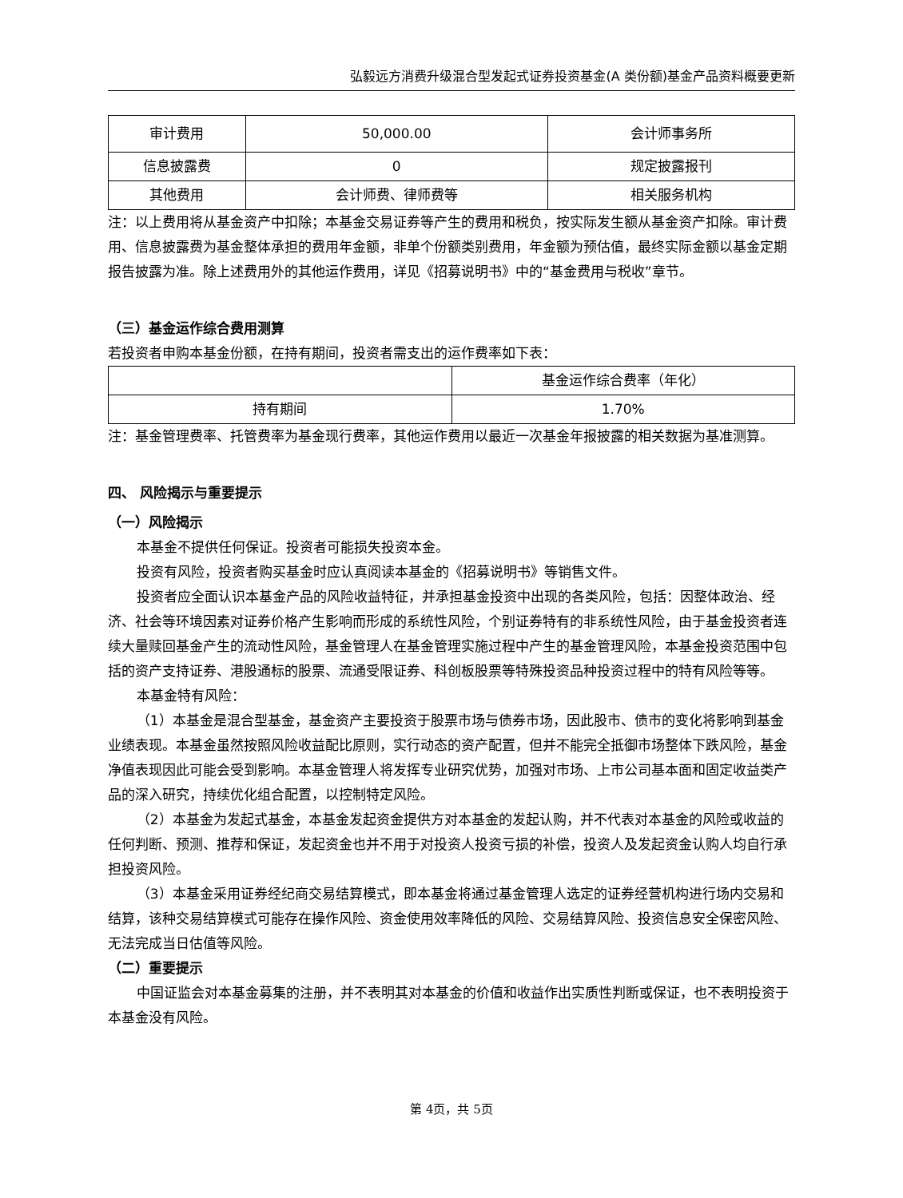弘毅远方消费升级混合型发起式证券投资基金(A 类份额)基金产品资料概要更新
| 审计费用 | 50,000.00 | 会计师事务所 |
| 信息披露费 | 0 | 规定披露报刊 |
| 其他费用 | 会计师费、律师费等 | 相关服务机构 |
注：以上费用将从基金资产中扣除；本基金交易证券等产生的费用和税负，按实际发生额从基金资产扣除。审计费用、信息披露费为基金整体承担的费用年金额，非单个份额类别费用，年金额为预估值，最终实际金额以基金定期报告披露为准。除上述费用外的其他运作费用，详见《招募说明书》中的“基金费用与税收”章节。
（三）基金运作综合费用测算
若投资者申购本基金份额，在持有期间，投资者需支出的运作费率如下表：
| | 基金运作综合费率（年化） |
| 持有期间 | 1.70% |
注：基金管理费率、托管费率为基金现行费率，其他运作费用以最近一次基金年报披露的相关数据为基准测算。
四、 风险揭示与重要提示
（一）风险揭示
本基金不提供任何保证。投资者可能损失投资本金。
投资有风险，投资者购买基金时应认真阅读本基金的《招募说明书》等销售文件。
投资者应全面认识本基金产品的风险收益特征，并承担基金投资中出现的各类风险，包括：因整体政治、经济、社会等环境因素对证券价格产生影响而形成的系统性风险，个别证券特有的非系统性风险，由于基金投资者连续大量赎回基金产生的流动性风险，基金管理人在基金管理实施过程中产生的基金管理风险，本基金投资范围中包括的资产支持证券、港股通标的股票、流通受限证券、科创板股票等特殊投资品种投资过程中的特有风险等等。
本基金特有风险：
（1）本基金是混合型基金，基金资产主要投资于股票市场与债券市场，因此股市、债市的变化将影响到基金业绩表现。本基金虽然按照风险收益配比原则，实行动态的资产配置，但并不能完全抵御市场整体下跌风险，基金净值表现因此可能会受到影响。本基金管理人将发挥专业研究优势，加强对市场、上市公司基本面和固定收益类产品的深入研究，持续优化组合配置，以控制特定风险。
（2）本基金为发起式基金，本基金发起资金提供方对本基金的发起认购，并不代表对本基金的风险或收益的任何判断、预测、推荐和保证，发起资金也并不用于对投资人投资亏损的补偿，投资人及发起资金认购人均自行承担投资风险。
（3）本基金采用证券经纪商交易结算模式，即本基金将通过基金管理人选定的证券经营机构进行场内交易和结算，该种交易结算模式可能存在操作风险、资金使用效率降低的风险、交易结算风险、投资信息安全保密风险、无法完成当日估值等风险。
（二）重要提示
中国证监会对本基金募集的注册，并不表明其对本基金的价值和收益作出实质性判断或保证，也不表明投资于本基金没有风险。
第 4页，共 5页